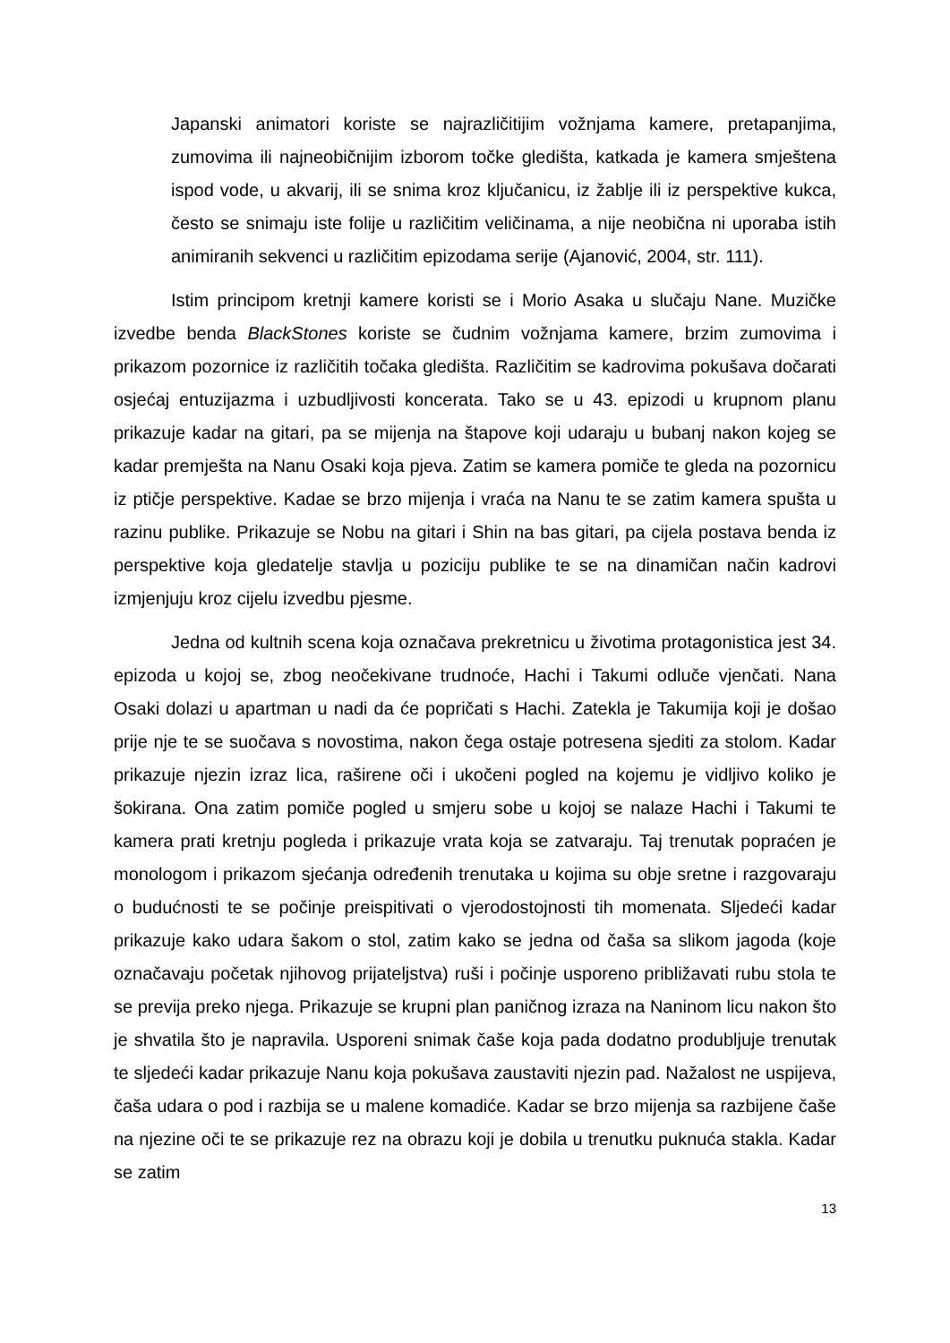Japanski animatori koriste se najrazličitijim vožnjama kamere, pretapanjima, zumovima ili najneobičnijim izborom točke gledišta, katkada je kamera smještena ispod vode, u akvarij, ili se snima kroz ključanicu, iz žablje ili iz perspektive kukca, često se snimaju iste folije u različitim veličinama, a nije neobična ni uporaba istih animiranih sekvenci u različitim epizodama serije (Ajanović, 2004, str. 111).
Istim principom kretnji kamere koristi se i Morio Asaka u slučaju Nane. Muzičke izvedbe benda BlackStones koriste se čudnim vožnjama kamere, brzim zumovima i prikazom pozornice iz različitih točaka gledišta. Različitim se kadrovima pokušava dočarati osjećaj entuzijazma i uzbudljivosti koncerata. Tako se u 43. epizodi u krupnom planu prikazuje kadar na gitari, pa se mijenja na štapove koji udaraju u bubanj nakon kojeg se kadar premješta na Nanu Osaki koja pjeva. Zatim se kamera pomiče te gleda na pozornicu iz ptičje perspektive. Kadae se brzo mijenja i vraća na Nanu te se zatim kamera spušta u razinu publike. Prikazuje se Nobu na gitari i Shin na bas gitari, pa cijela postava benda iz perspektive koja gledatelje stavlja u poziciju publike te se na dinamičan način kadrovi izmjenjuju kroz cijelu izvedbu pjesme.
Jedna od kultnih scena koja označava prekretnicu u životima protagonistica jest 34. epizoda u kojoj se, zbog neočekivane trudnoće, Hachi i Takumi odluče vjenčati. Nana Osaki dolazi u apartman u nadi da će popričati s Hachi. Zatekla je Takumija koji je došao prije nje te se suočava s novostima, nakon čega ostaje potresena sjediti za stolom. Kadar prikazuje njezin izraz lica, raširene oči i ukočeni pogled na kojemu je vidljivo koliko je šokirana. Ona zatim pomiče pogled u smjeru sobe u kojoj se nalaze Hachi i Takumi te kamera prati kretnju pogleda i prikazuje vrata koja se zatvaraju. Taj trenutak popraćen je monologom i prikazom sjećanja određenih trenutaka u kojima su obje sretne i razgovaraju o budućnosti te se počinje preispitivati o vjerodostojnosti tih momenata. Sljedeći kadar prikazuje kako udara šakom o stol, zatim kako se jedna od čaša sa slikom jagoda (koje označavaju početak njihovog prijateljstva) ruši i počinje usporeno približavati rubu stola te se previja preko njega. Prikazuje se krupni plan paničnog izraza na Naninom licu nakon što je shvatila što je napravila. Usporeni snimak čaše koja pada dodatno produbljuje trenutak te sljedeći kadar prikazuje Nanu koja pokušava zaustaviti njezin pad. Nažalost ne uspijeva, čaša udara o pod i razbija se u malene komadiće. Kadar se brzo mijenja sa razbijene čaše na njezine oči te se prikazuje rez na obrazu koji je dobila u trenutku puknuća stakla. Kadar se zatim
13